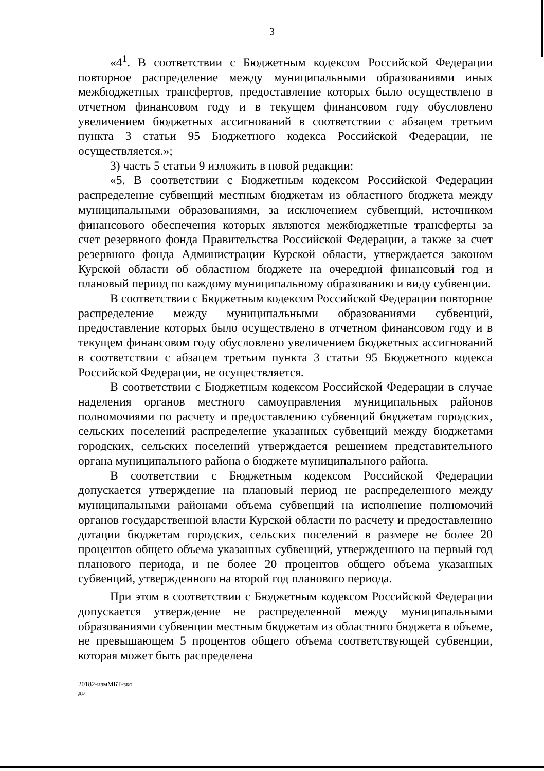3
«4<sup>1</sup>. В соответствии с Бюджетным кодексом Российской Федерации повторное распределение между муниципальными образованиями иных межбюджетных трансфертов, предоставление которых было осуществлено в отчетном финансовом году и в текущем финансовом году обусловлено увеличением бюджетных ассигнований в соответствии с абзацем третьим пункта 3 статьи 95 Бюджетного кодекса Российской Федерации, не осуществляется.»;
3) часть 5 статьи 9 изложить в новой редакции:
«5. В соответствии с Бюджетным кодексом Российской Федерации распределение субвенций местным бюджетам из областного бюджета между муниципальными образованиями, за исключением субвенций, источником финансового обеспечения которых являются межбюджетные трансферты за счет резервного фонда Правительства Российской Федерации, а также за счет резервного фонда Администрации Курской области, утверждается законом Курской области об областном бюджете на очередной финансовый год и плановый период по каждому муниципальному образованию и виду субвенции.
В соответствии с Бюджетным кодексом Российской Федерации повторное распределение между муниципальными образованиями субвенций, предоставление которых было осуществлено в отчетном финансовом году и в текущем финансовом году обусловлено увеличением бюджетных ассигнований в соответствии с абзацем третьим пункта 3 статьи 95 Бюджетного кодекса Российской Федерации, не осуществляется.
В соответствии с Бюджетным кодексом Российской Федерации в случае наделения органов местного самоуправления муниципальных районов полномочиями по расчету и предоставлению субвенций бюджетам городских, сельских поселений распределение указанных субвенций между бюджетами городских, сельских поселений утверждается решением представительного органа муниципального района о бюджете муниципального района.
В соответствии с Бюджетным кодексом Российской Федерации допускается утверждение на плановый период не распределенного между муниципальными районами объема субвенций на исполнение полномочий органов государственной власти Курской области по расчету и предоставлению дотации бюджетам городских, сельских поселений в размере не более 20 процентов общего объема указанных субвенций, утвержденного на первый год планового периода, и не более 20 процентов общего объема указанных субвенций, утвержденного на второй год планового периода.
При этом в соответствии с Бюджетным кодексом Российской Федерации допускается утверждение не распределенной между муниципальными образованиями субвенции местным бюджетам из областного бюджета в объеме, не превышающем 5 процентов общего объема соответствующей субвенции, которая может быть распределена
20182-измМБТ-зко
до